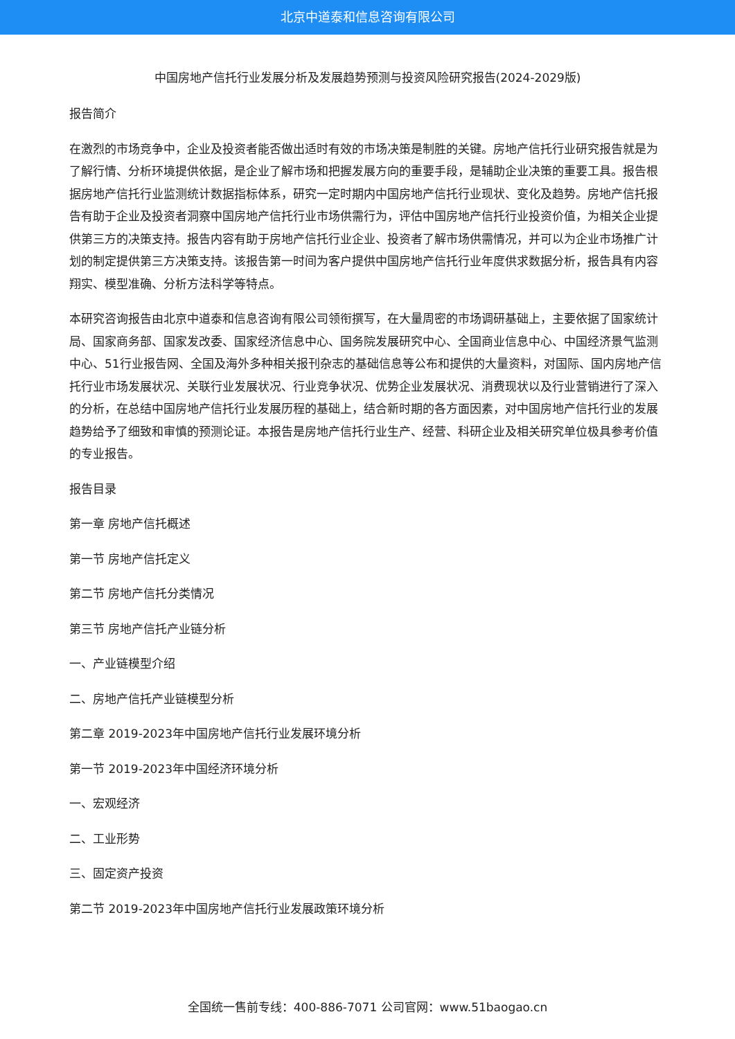北京中道泰和信息咨询有限公司
中国房地产信托行业发展分析及发展趋势预测与投资风险研究报告(2024-2029版)
报告简介
在激烈的市场竞争中，企业及投资者能否做出适时有效的市场决策是制胜的关键。房地产信托行业研究报告就是为了解行情、分析环境提供依据，是企业了解市场和把握发展方向的重要手段，是辅助企业决策的重要工具。报告根据房地产信托行业监测统计数据指标体系，研究一定时期内中国房地产信托行业现状、变化及趋势。房地产信托报告有助于企业及投资者洞察中国房地产信托行业市场供需行为，评估中国房地产信托行业投资价值，为相关企业提供第三方的决策支持。报告内容有助于房地产信托行业企业、投资者了解市场供需情况，并可以为企业市场推广计划的制定提供第三方决策支持。该报告第一时间为客户提供中国房地产信托行业年度供求数据分析，报告具有内容翔实、模型准确、分析方法科学等特点。
本研究咨询报告由北京中道泰和信息咨询有限公司领衔撰写，在大量周密的市场调研基础上，主要依据了国家统计局、国家商务部、国家发改委、国家经济信息中心、国务院发展研究中心、全国商业信息中心、中国经济景气监测中心、51行业报告网、全国及海外多种相关报刊杂志的基础信息等公布和提供的大量资料，对国际、国内房地产信托行业市场发展状况、关联行业发展状况、行业竞争状况、优势企业发展状况、消费现状以及行业营销进行了深入的分析，在总结中国房地产信托行业发展历程的基础上，结合新时期的各方面因素，对中国房地产信托行业的发展趋势给予了细致和审慎的预测论证。本报告是房地产信托行业生产、经营、科研企业及相关研究单位极具参考价值的专业报告。
报告目录
第一章 房地产信托概述
第一节 房地产信托定义
第二节 房地产信托分类情况
第三节 房地产信托产业链分析
一、产业链模型介绍
二、房地产信托产业链模型分析
第二章 2019-2023年中国房地产信托行业发展环境分析
第一节 2019-2023年中国经济环境分析
一、宏观经济
二、工业形势
三、固定资产投资
第二节 2019-2023年中国房地产信托行业发展政策环境分析
全国统一售前专线：400-886-7071 公司官网：www.51baogao.cn